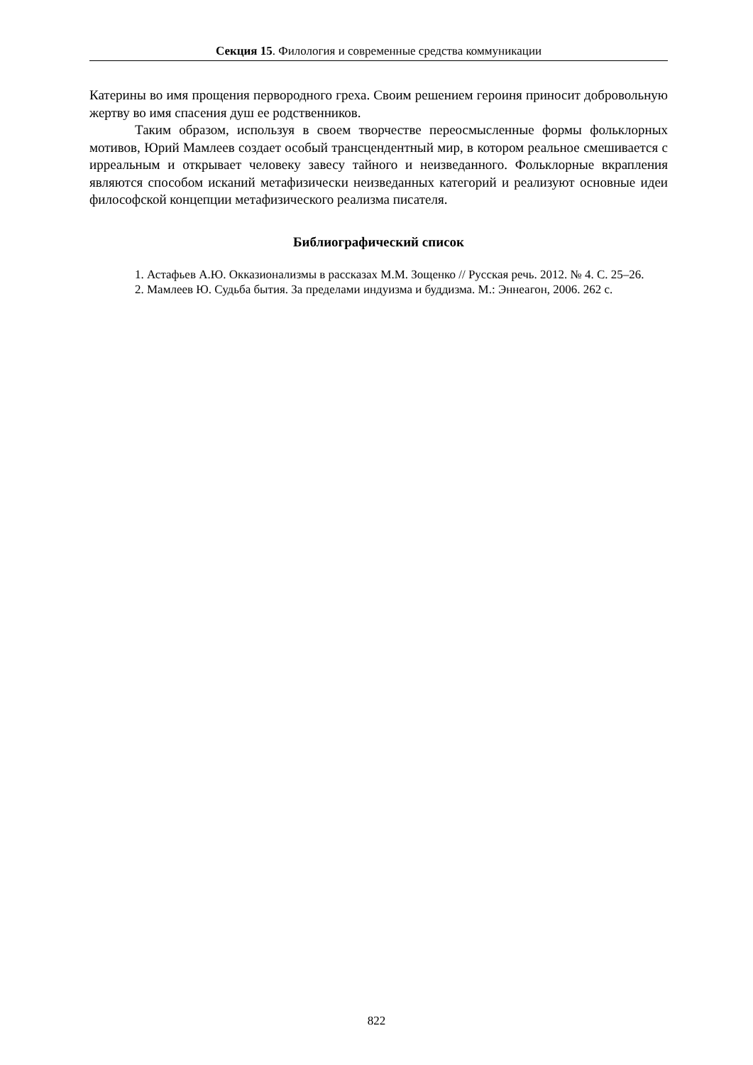Секция 15. Филология и современные средства коммуникации
Катерины во имя прощения первородного греха. Своим решением героиня приносит добровольную жертву во имя спасения душ ее родственников.
Таким образом, используя в своем творчестве переосмысленные формы фольклорных мотивов, Юрий Мамлеев создает особый трансцендентный мир, в котором реальное смешивается с ирреальным и открывает человеку завесу тайного и неизведанного. Фольклорные вкрапления являются способом исканий метафизически неизведанных категорий и реализуют основные идеи философской концепции метафизического реализма писателя.
Библиографический список
1. Астафьев А.Ю. Окказионализмы в рассказах М.М. Зощенко // Русская речь. 2012. № 4. С. 25–26.
2. Мамлеев Ю. Судьба бытия. За пределами индуизма и буддизма. М.: Эннеагон, 2006. 262 с.
822